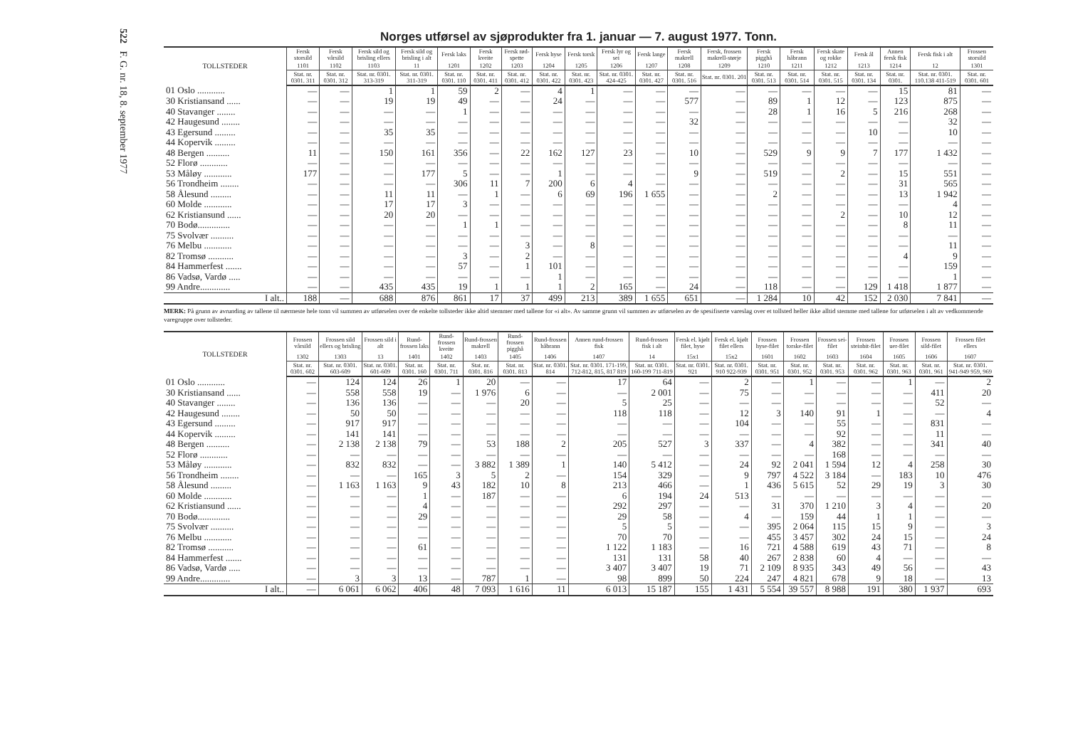522 F. G. nr. 18, 8. september 1977
Norges utførsel av sjøprodukter fra 1. januar — 7. august 1977. Tonn.
| TOLLSTEDER | Fersk storsild | Fersk vårsild | Fersk sild og brisling ellers | Fersk sild og brisling i alt | Fersk laks | Fersk kveite | Fersk rød-spette | Fersk hyse | Fersk torsk | Fersk lyr og sei | Fersk lange | Fersk makrell | Fersk, frossen makrell-størje | Fersk pigghå | Fersk håbrann | Fersk skate og rokke | Fersk ål | Annen fersk fisk | Fersk fisk i alt | Frossen storsild |
| --- | --- | --- | --- | --- | --- | --- | --- | --- | --- | --- | --- | --- | --- | --- | --- | --- | --- | --- | --- | --- |
| | 1101 | 1102 | 1103 | 11 | 1201 | 1202 | 1203 | 1204 | 1205 | 1206 | 1207 | 1208 | 1209 | 1210 | 1211 | 1212 | 1213 | 1214 | 12 | 1301 |
| | Stat. nr. 0301. 311 | Stat. nr. 0301. 312 | Stat. nr. 0301. 313-319 | Stat. nr. 0301. 311-319 | Stat. nr. 0301. 110 | Stat. nr. 0301. 411 | Stat. nr. 0301. 412 | Stat. nr. 0301. 422 | Stat. nr. 0301. 423 | Stat. nr. 0301. 424-425 | Stat. nr. 0301. 427 | Stat. nr. 0301. 516 | Stat. nr. 0301. 201 | Stat. nr. 0301. 513 | Stat. nr. 0301. 514 | Stat. nr. 0301. 515 | Stat. nr. 0301. 134 | Stat. nr. 0301. | Stat. nr. 0301. 110.138 411-519 | Stat. nr. 0301. 601 |
| 01 Oslo ............ | — | — | 1 | 1 | 59 | 2 | — | 4 | 1 | — | — | — | — | — | — | — | — | 15 | 81 | — |
| 30 Kristiansand ...... | — | — | 19 | 19 | 49 | — | — | 24 | — | — | — | 577 | — | 89 | 1 | 12 | — | 123 | 875 | — |
| 40 Stavanger ........ | — | — | — | — | 1 | — | — | — | — | — | — | — | — | 28 | 1 | 16 | 5 | 216 | 268 | — |
| 42 Haugesund ........ | — | — | — | — | — | — | — | — | — | — | — | 32 | — | — | — | — | — | — | 32 | — |
| 43 Egersund ......... | — | — | 35 | 35 | — | — | — | — | — | — | — | — | — | — | — | — | 10 | — | 10 | — |
| 44 Kopervik ......... | — | — | — | — | — | — | — | — | — | — | — | — | — | — | — | — | — | — | — | — |
| 48 Bergen .......... | 11 | — | 150 | 161 | 356 | — | 22 | 162 | 127 | 23 | — | 10 | — | 529 | 9 | 9 | 7 | 177 | 1 432 | — |
| 52 Florø ............ | — | — | — | — | — | — | — | — | — | — | — | — | — | — | — | — | — | — | — | — |
| 53 Måløy ............ | 177 | — | — | 177 | 5 | — | — | 1 | — | — | — | 9 | — | 519 | — | 2 | — | 15 | 551 | — |
| 56 Trondheim ........ | — | — | — | — | 306 | 11 | 7 | 200 | 6 | 4 | — | — | — | — | — | — | — | 31 | 565 | — |
| 58 Ålesund ......... | — | — | 11 | 11 | — | 1 | — | 6 | 69 | 196 | 1 655 | — | — | 2 | — | — | — | 13 | 1 942 | — |
| 60 Molde ............ | — | — | 17 | 17 | 3 | — | — | — | — | — | — | — | — | — | — | — | — | — | 4 | — |
| 62 Kristiansund ...... | — | — | 20 | 20 | — | — | — | — | — | — | — | — | — | — | — | 2 | — | 10 | 12 | — |
| 70 Bodø.............. | — | — | — | — | 1 | 1 | — | — | — | — | — | — | — | — | — | — | — | 8 | 11 | — |
| 75 Svolvær .......... | — | — | — | — | — | — | — | — | — | — | — | — | — | — | — | — | — | — | — | — |
| 76 Melbu ............ | — | — | — | — | — | — | 3 | — | 8 | — | — | — | — | — | — | — | — | — | 11 | — |
| 82 Tromsø ........... | — | — | — | — | 3 | — | 2 | — | — | — | — | — | — | — | — | — | — | 4 | 9 | — |
| 84 Hammerfest ....... | — | — | — | — | 57 | — | 1 | 101 | — | — | — | — | — | — | — | — | — | — | 159 | — |
| 86 Vadsø, Vardø ..... | — | — | — | — | — | — | — | 1 | — | — | — | — | — | — | — | — | — | — | 1 | — |
| 99 Andre............. | — | — | 435 | 435 | 19 | 1 | 1 | 1 | 2 | 165 | — | 24 | — | 118 | — | — | 129 | 1 418 | 1 877 | — |
| I alt.. | 188 | — | 688 | 876 | 861 | 17 | 37 | 499 | 213 | 389 | 1 655 | 651 | — | 1 284 | 10 | 42 | 152 | 2 030 | 7 841 | — |
MERK: På grunn av avrunding av tallene til nærmeste hele tonn vil summen av utførselen over de enkelte tollsteder ikke altid stemmer med tallene for «i alt». Av samme grunn vil summen av utførselen av de spesifiserte vareslag over et tollsted heller ikke alltid stemme med tallene for utførselen i alt av vedkommende varegruppe over tollsteder.
| TOLLSTEDER | Frossen vårsild | Frossen sild ellers og brisling | Frossen sild i alt | Rund-frossen laks | Rund-frossen kveite | Rund-frossen makrell | Rund-frossen pigghå | Rund-frossen håbrann | Annen rund-frossen fisk | Rund-frossen fisk i alt | Fersk el. kjølt filet, hyse | Fersk el. kjølt filet ellers | Frossen hyse-filet | Frossen torske-filet | Frossen sei-filet | Frossen steinbit-filet | Frossen uer-filet | Frossen sild-filet | Frossen filet ellers |
| --- | --- | --- | --- | --- | --- | --- | --- | --- | --- | --- | --- | --- | --- | --- | --- | --- | --- | --- | --- |
| | 1302 | 1303 | 13 | 1401 | 1402 | 1403 | 1405 | 1406 | 1407 | 14 | 15x1 | 15x2 | 1601 | 1602 | 1603 | 1604 | 1605 | 1606 | 1607 |
| | Stat. nr. 0301. 602 | Stat. nr. 0301. 603-609 | Stat. nr. 0301. 601-609 | Stat. nr. 0301. 160 | Stat. nr. 0301. 711 | Stat. nr. 0301. 816 | Stat. nr. 0301. 813 | Stat. nr. 0301. 814 | Stat. nr. 0301. 171-199, 712-812, 815, 817 819 | Stat. nr. 0301. 160-199 711-819 | Stat. nr. 0301. 921 | Stat. nr. 0301. 910 922-939 | Stat. nr. 0301. 951 | Stat. nr. 0301. 952 | Stat. nr. 0301. 953 | Stat. nr. 0301. 962 | Stat. nr. 0301. 963 | Stat. nr. 0301. 961 | Stat. nr. 0301. 941-949 959, 969 |
| 01 Oslo ............ | — | 124 | 124 | 26 | 1 | 20 | — | — | 17 | 64 | — | 2 | — | 1 | — | — | 1 | — | 2 |
| 30 Kristiansand ...... | — | 558 | 558 | 19 | — | 1 976 | 6 | — | — | 2 001 | — | 75 | — | — | — | — | — | 411 | 20 |
| 40 Stavanger ........ | — | 136 | 136 | — | — | — | 20 | — | 5 | 25 | — | — | — | — | — | — | — | 52 | — |
| 42 Haugesund ........ | — | 50 | 50 | — | — | — | — | — | 118 | 118 | — | 12 | 3 | 140 | 91 | 1 | — | — | 4 |
| 43 Egersund ......... | — | 917 | 917 | — | — | — | — | — | — | — | — | 104 | — | — | 55 | — | — | 831 | — |
| 44 Kopervik ......... | — | 141 | 141 | — | — | — | — | — | — | — | — | — | — | — | 92 | — | — | 11 | — |
| 48 Bergen .......... | — | 2 138 | 2 138 | 79 | — | 53 | 188 | 2 | 205 | 527 | 3 | 337 | — | 4 | 382 | — | — | 341 | 40 |
| 52 Florø ............ | — | — | — | — | — | — | — | — | — | — | — | — | — | — | 168 | — | — | — | — |
| 53 Måløy ............ | — | 832 | 832 | — | — | 3 882 | 1 389 | 1 | 140 | 5 412 | — | 24 | 92 | 2 041 | 1 594 | 12 | 4 | 258 | 30 |
| 56 Trondheim ........ | — | — | — | 165 | 3 | 5 | 2 | — | 154 | 329 | — | 9 | 797 | 4 522 | 3 184 | — | 183 | 10 | 476 |
| 58 Ålesund ......... | — | 1 163 | 1 163 | 9 | 43 | 182 | 10 | 8 | 213 | 466 | — | 1 | 436 | 5 615 | 52 | 29 | 19 | 3 | 30 |
| 60 Molde ............ | — | — | — | 1 | — | 187 | — | — | 6 | 194 | 24 | 513 | — | — | — | — | — | — | — |
| 62 Kristiansund ...... | — | — | — | 4 | — | — | — | — | 292 | 297 | — | — | 31 | 370 | 1 210 | 3 | 4 | — | 20 |
| 70 Bodø.............. | — | — | — | 29 | — | — | — | — | 29 | 58 | — | 4 | — | 159 | 44 | 1 | 1 | — | — |
| 75 Svolvær .......... | — | — | — | — | — | — | — | — | 5 | 5 | — | — | 395 | 2 064 | 115 | 15 | 9 | — | 3 |
| 76 Melbu ............ | — | — | — | — | — | — | — | — | 70 | 70 | — | — | 455 | 3 457 | 302 | 24 | 15 | — | 24 |
| 82 Tromsø ........... | — | — | — | 61 | — | — | — | — | 1 122 | 1 183 | — | 16 | 721 | 4 588 | 619 | 43 | 71 | — | 8 |
| 84 Hammerfest ....... | — | — | — | — | — | — | — | — | 131 | 131 | 58 | 40 | 267 | 2 838 | 60 | 4 | — | — | — |
| 86 Vadsø, Vardø ..... | — | — | — | — | — | — | — | — | 3 407 | 3 407 | 19 | 71 | 2 109 | 8 935 | 343 | 49 | 56 | — | 43 |
| 99 Andre............. | — | 3 | 3 | 13 | — | 787 | 1 | — | 98 | 899 | 50 | 224 | 247 | 4 821 | 678 | 9 | 18 | — | 13 |
| I alt.. | — | 6 061 | 6 062 | 406 | 48 | 7 093 | 1 616 | 11 | 6 013 | 15 187 | 155 | 1 431 | 5 554 | 39 557 | 8 988 | 191 | 380 | 1 937 | 693 |